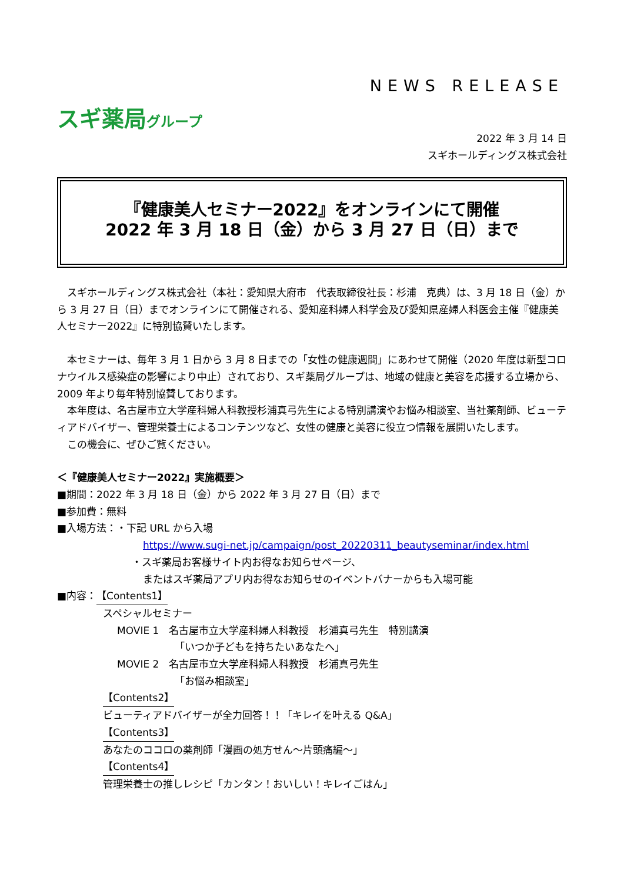NEWS RELEASE
スギ薬局グループ
2022 年 3 月 14 日
スギホールディングス株式会社
『健康美人セミナー2022』をオンラインにて開催
2022 年 3 月 18 日（金）から 3 月 27 日（日）まで
　スギホールディングス株式会社（本社：愛知県大府市　代表取締役社長：杉浦　克典）は、3 月 18 日（金）から 3 月 27 日（日）までオンラインにて開催される、愛知産科婦人科学会及び愛知県産婦人科医会主催『健康美人セミナー2022』に特別協賛いたします。
　本セミナーは、毎年 3 月 1 日から 3 月 8 日までの「女性の健康週間」にあわせて開催（2020 年度は新型コロナウイルス感染症の影響により中止）されており、スギ薬局グループは、地域の健康と美容を応援する立場から、2009 年より毎年特別協賛しております。
　本年度は、名古屋市立大学産科婦人科教授杉浦真弓先生による特別講演やお悩み相談室、当社薬剤師、ビューティアドバイザー、管理栄養士によるコンテンツなど、女性の健康と美容に役立つ情報を展開いたします。
　この機会に、ぜひご覧ください。
＜『健康美人セミナー2022』実施概要＞
■期間：2022 年 3 月 18 日（金）から 2022 年 3 月 27 日（日）まで
■参加費：無料
■入場方法：・下記 URL から入場
https://www.sugi-net.jp/campaign/post_20220311_beautyseminar/index.html
・スギ薬局お客様サイト内お得なお知らせページ、
またはスギ薬局アプリ内お得なお知らせのイベントバナーからも入場可能
■内容：【Contents1】
スペシャルセミナー
MOVIE 1　名古屋市立大学産科婦人科教授　杉浦真弓先生　特別講演
「いつか子どもを持ちたいあなたへ」
MOVIE 2　名古屋市立大学産科婦人科教授　杉浦真弓先生
「お悩み相談室」
【Contents2】
ビューティアドバイザーが全力回答！！「キレイを叶える Q&A」
【Contents3】
あなたのココロの薬剤師「漫画の処方せん～片頭痛編～」
【Contents4】
管理栄養士の推しレシピ「カンタン！おいしい！キレイごはん」